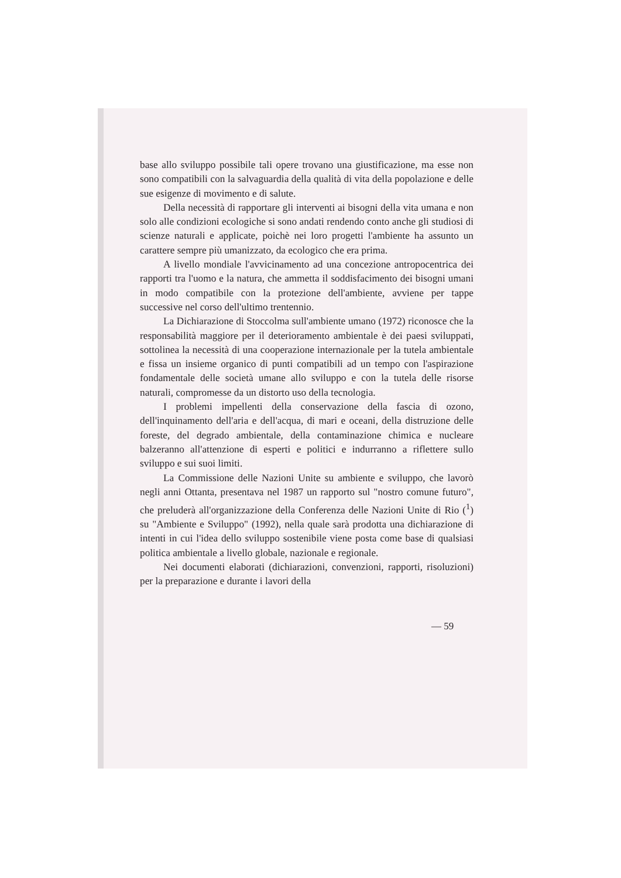base allo sviluppo possibile tali opere trovano una giustificazione, ma esse non sono compatibili con la salvaguardia della qualità di vita della popolazione e delle sue esigenze di movimento e di salute.
Della necessità di rapportare gli interventi ai bisogni della vita umana e non solo alle condizioni ecologiche si sono andati rendendo conto anche gli studiosi di scienze naturali e applicate, poichè nei loro progetti l'ambiente ha assunto un carattere sempre più umanizzato, da ecologico che era prima.
A livello mondiale l'avvicinamento ad una concezione antropocentrica dei rapporti tra l'uomo e la natura, che ammetta il soddisfacimento dei bisogni umani in modo compatibile con la protezione dell'ambiente, avviene per tappe successive nel corso dell'ultimo trentennio.
La Dichiarazione di Stoccolma sull'ambiente umano (1972) riconosce che la responsabilità maggiore per il deterioramento ambientale è dei paesi sviluppati, sottolinea la necessità di una cooperazione internazionale per la tutela ambientale e fissa un insieme organico di punti compatibili ad un tempo con l'aspirazione fondamentale delle società umane allo sviluppo e con la tutela delle risorse naturali, compromesse da un distorto uso della tecnologia.
I problemi impellenti della conservazione della fascia di ozono, dell'inquinamento dell'aria e dell'acqua, di mari e oceani, della distruzione delle foreste, del degrado ambientale, della contaminazione chimica e nucleare balzeranno all'attenzione di esperti e politici e indurranno a riflettere sullo sviluppo e sui suoi limiti.
La Commissione delle Nazioni Unite su ambiente e sviluppo, che lavorò negli anni Ottanta, presentava nel 1987 un rapporto sul "nostro comune futuro", che preluderà all'organizzazione della Conferenza delle Nazioni Unite di Rio (<sup>1</sup>) su "Ambiente e Sviluppo" (1992), nella quale sarà prodotta una dichiarazione di intenti in cui l'idea dello sviluppo sostenibile viene posta come base di qualsiasi politica ambientale a livello globale, nazionale e regionale.
Nei documenti elaborati (dichiarazioni, convenzioni, rapporti, risoluzioni) per la preparazione e durante i lavori della
— 59